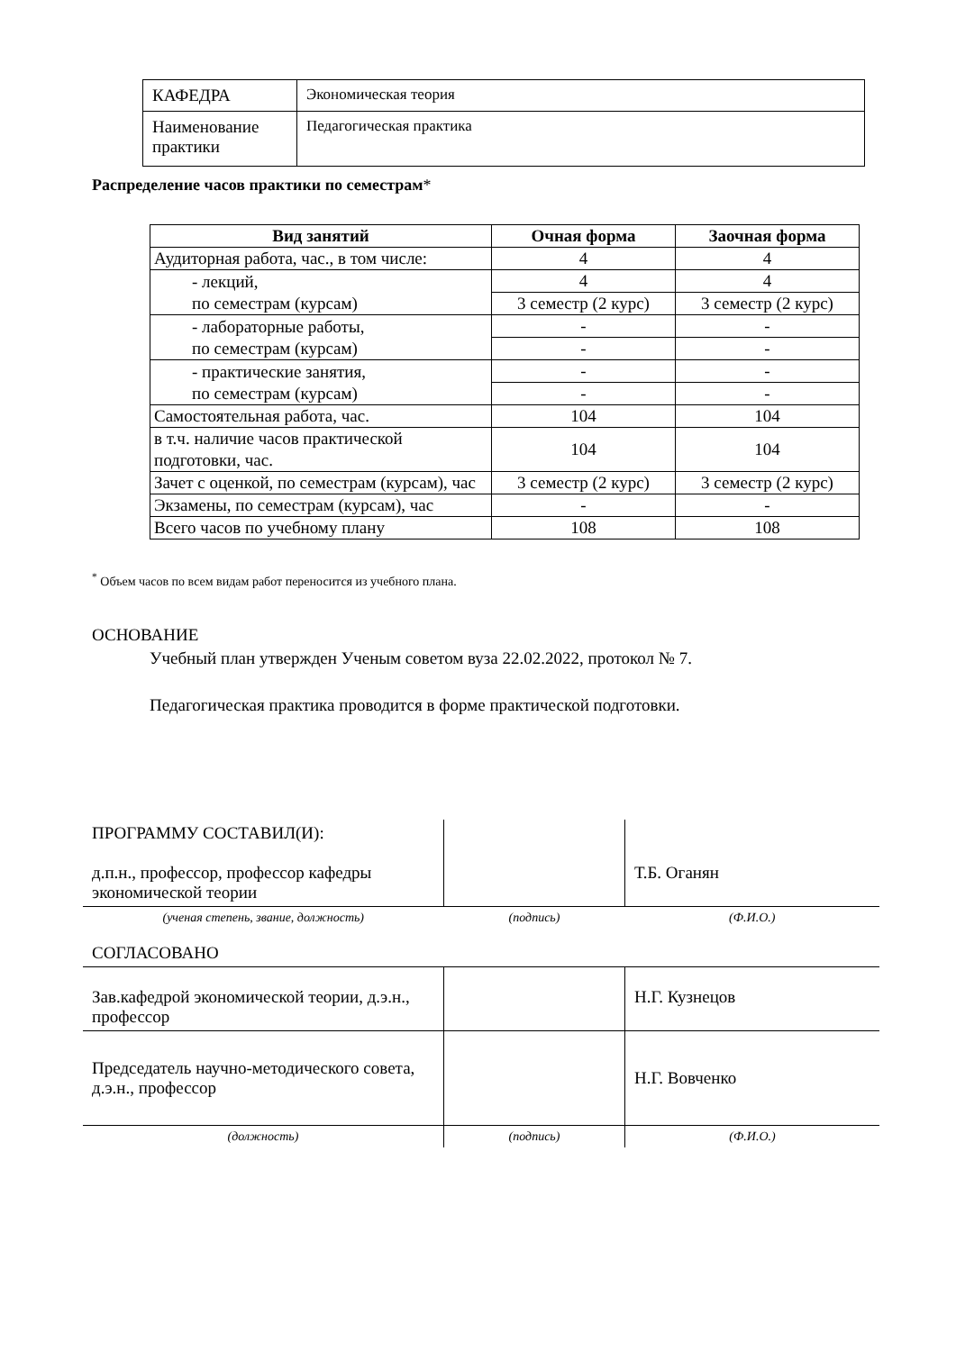| КАФЕДРА | Экономическая теория |
| Наименование практики | Педагогическая практика |
Распределение часов практики по семестрам*
| Вид занятий | Очная форма | Заочная форма |
| --- | --- | --- |
| Аудиторная работа, час., в том числе: | 4 | 4 |
| - лекций, по семестрам (курсам) | 4 | 4 |
| | 3 семестр (2 курс) | 3 семестр (2 курс) |
| - лабораторные работы, по семестрам (курсам) | - | - |
| | - | - |
| - практические занятия, по семестрам (курсам) | - | - |
| | - | - |
| Самостоятельная работа, час. | 104 | 104 |
| в т.ч. наличие часов практической подготовки, час. | 104 | 104 |
| Зачет с оценкой, по семестрам (курсам), час | 3 семестр (2 курс) | 3 семестр (2 курс) |
| Экзамены, по семестрам (курсам), час | - | - |
| Всего часов по учебному плану | 108 | 108 |
<sup>*</sup> Объем часов по всем видам работ переносится из учебного плана.
ОСНОВАНИЕ
Учебный план утвержден Ученым советом вуза 22.02.2022, протокол № 7.
Педагогическая практика проводится в форме практической подготовки.
| ПРОГРАММУ СОСТАВИЛ(И): д.п.н., профессор, профессор кафедры экономической теории | | Т.Б. Оганян |
| (ученая степень, звание, должность) | (подпись) | (Ф.И.О.) |
| СОГЛАСОВАНО | | |
| Зав.кафедрой экономической теории, д.э.н., профессор | | Н.Г. Кузнецов |
| Председатель научно-методического совета, д.э.н., профессор | | Н.Г. Вовченко |
| (должность) | (подпись) | (Ф.И.О.) |